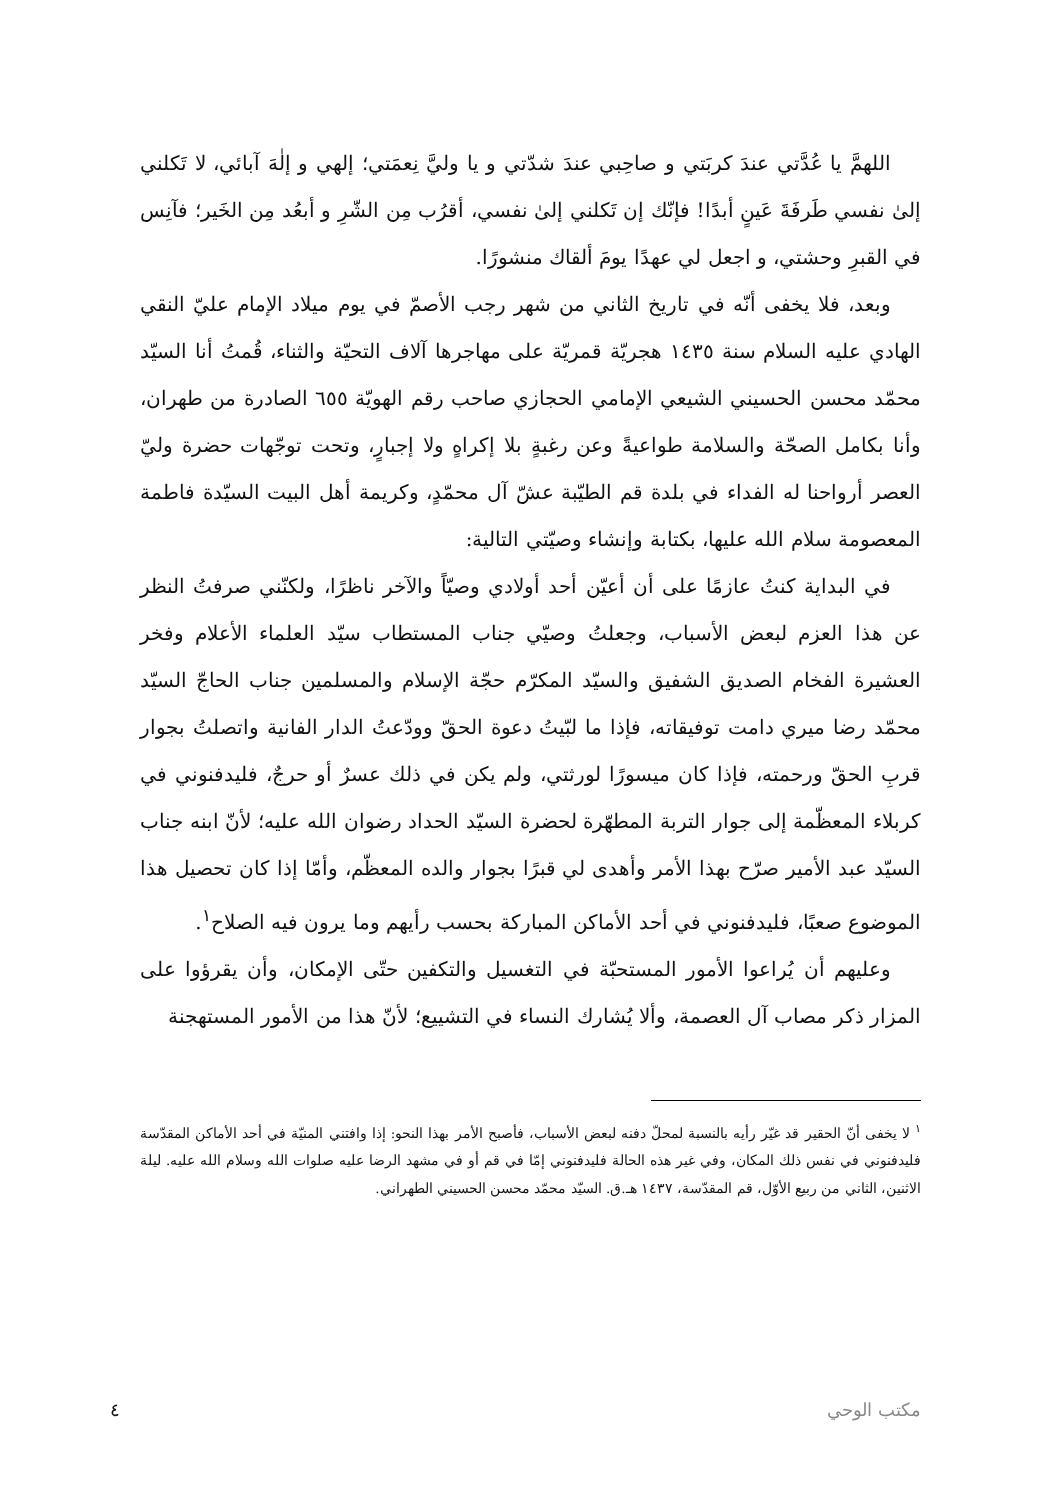اللهمَّ يا عُدَّتي عندَ كربَتي و صاحِبي عندَ شدّتي و يا وليَّ نِعمَتي؛ إلهي و إلٰهَ آبائي، لا تَكلني إلىٰ نفسي طَرفَةَ عَينٍ أبدًا! فإنّك إن تَكلني إلىٰ نفسي، أقرُب مِن الشّرِ و أبعُد مِن الخَير؛ فآنِس في القبرِ وحشتي، و اجعل لي عهدًا يومَ ألقاك منشورًا.
وبعد، فلا يخفى أنّه في تاريخ الثاني من شهر رجب الأصمّ في يوم ميلاد الإمام عليّ النقي الهادي عليه السلام سنة ١٤٣٥ هجريّة قمريّة على مهاجرها آلاف التحيّة والثناء، قُمتُ أنا السيّد محمّد محسن الحسيني الشيعي الإمامي الحجازي صاحب رقم الهويّة ٦٥٥ الصادرة من طهران، وأنا بكامل الصحّة والسلامة طواعيةً وعن رغبةٍ بلا إكراهٍ ولا إجبارٍ، وتحت توجّهات حضرة وليّ العصر أرواحنا له الفداء في بلدة قم الطيّبة عشّ آل محمّدٍ، وكريمة أهل البيت السيّدة فاطمة المعصومة سلام الله عليها، بكتابة وإنشاء وصيّتي التالية:
في البداية كنتُ عازمًا على أن أعيّن أحد أولادي وصيّاً والآخر ناظرًا، ولكنّني صرفتُ النظر عن هذا العزم لبعض الأسباب، وجعلتُ وصيّي جناب المستطاب سيّد العلماء الأعلام وفخر العشيرة الفخام الصديق الشفيق والسيّد المكرّم حجّة الإسلام والمسلمين جناب الحاجّ السيّد محمّد رضا ميري دامت توفيقاته، فإذا ما لبّيتُ دعوة الحقّ وودّعتُ الدار الفانية واتصلتُ بجوار قربِ الحقّ ورحمته، فإذا كان ميسورًا لورثتي، ولم يكن في ذلك عسرٌ أو حرجٌ، فليدفنوني في كربلاء المعظّمة إلى جوار التربة المطهّرة لحضرة السيّد الحداد رضوان الله عليه؛ لأنّ ابنه جناب السيّد عبد الأمير صرّح بهذا الأمر وأهدى لي قبرًا بجوار والده المعظّم، وأمّا إذا كان تحصيل هذا الموضوع صعبًا، فليدفنوني في أحد الأماكن المباركة بحسب رأيهم وما يرون فيه الصلاح<sup>١</sup>.
وعليهم أن يُراعوا الأمور المستحبّة في التغسيل والتكفين حتّى الإمكان، وأن يقرؤوا على المزار ذكر مصاب آل العصمة، وألا يُشارك النساء في التشييع؛ لأنّ هذا من الأمور المستهجنة
<sup>١</sup> لا يخفى أنّ الحقير قد غيّر رأيه بالنسبة لمحلّ دفنه لبعض الأسباب، فأصبح الأمر بهذا النحو: إذا وافتني المنيّة في أحد الأماكن المقدّسة فليدفنوني في نفس ذلك المكان، وفي غير هذه الحالة فليدفنوني إمّا في قم أو في مشهد الرضا عليه صلوات الله وسلام الله عليه. ليلة الاثنين، الثاني من ربيع الأوّل، قم المقدّسة، ١٤٣٧ هـ.ق. السيّد محمّد محسن الحسيني الطهراني.
مكتب الوحي ٤